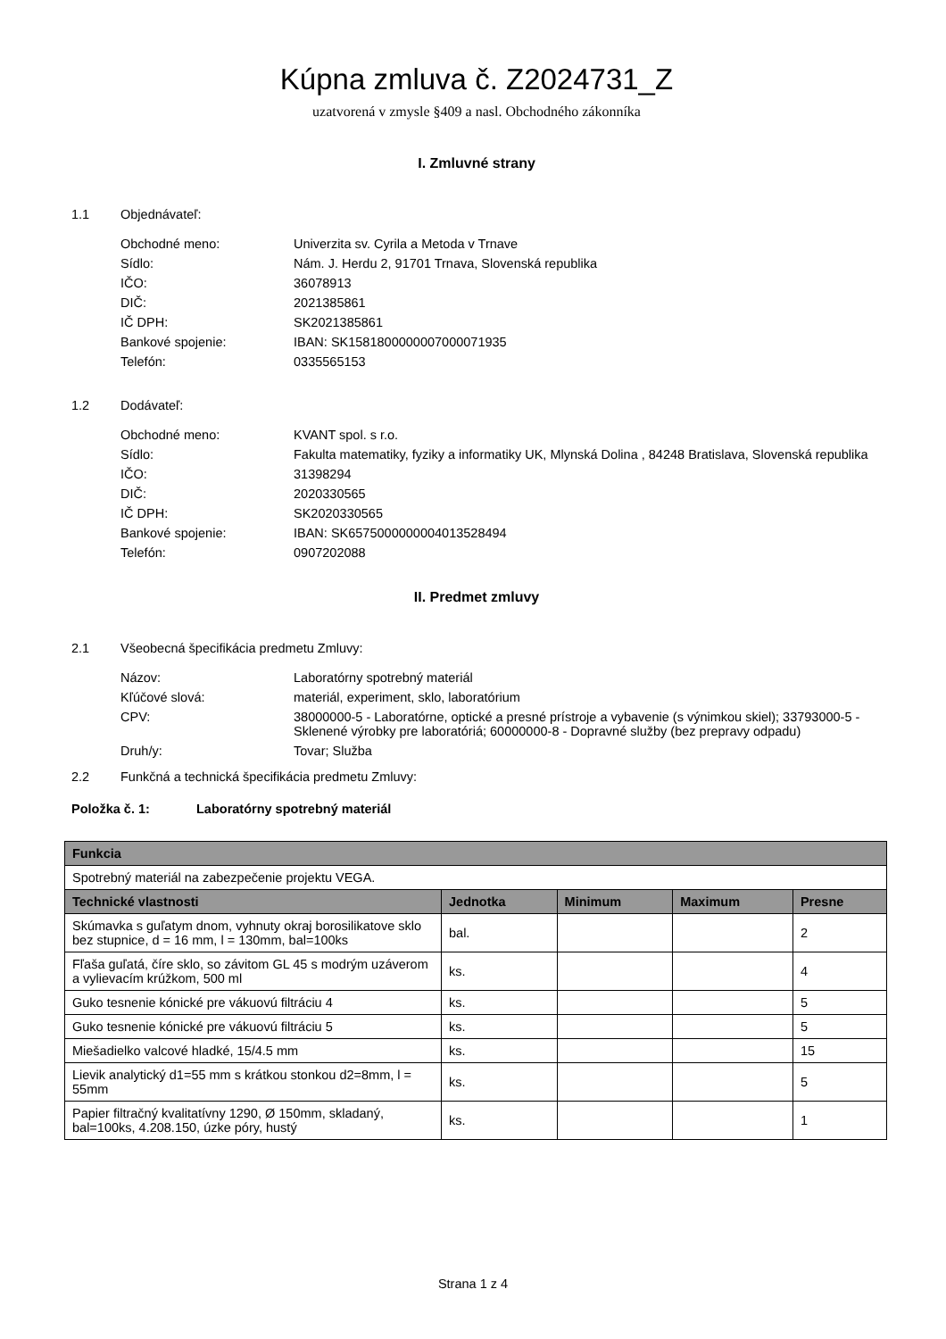Kúpna zmluva č. Z2024731_Z
uzatvorená v zmysle §409 a nasl. Obchodného zákonníka
I. Zmluvné strany
1.1 Objednávateľ:
| Obchodné meno: | Univerzita sv. Cyrila a Metoda v Trnave |
| Sídlo: | Nám. J. Herdu 2, 91701 Trnava, Slovenská republika |
| IČO: | 36078913 |
| DIČ: | 2021385861 |
| IČ DPH: | SK2021385861 |
| Bankové spojenie: | IBAN: SK1581800000007000071935 |
| Telefón: | 0335565153 |
1.2 Dodávateľ:
| Obchodné meno: | KVANT spol. s r.o. |
| Sídlo: | Fakulta matematiky, fyziky a informatiky UK, Mlynská Dolina , 84248 Bratislava, Slovenská republika |
| IČO: | 31398294 |
| DIČ: | 2020330565 |
| IČ DPH: | SK2020330565 |
| Bankové spojenie: | IBAN: SK6575000000004013528494 |
| Telefón: | 0907202088 |
II. Predmet zmluvy
2.1 Všeobecná špecifikácia predmetu Zmluvy:
| Názov: | Laboratórny spotrebný materiál |
| Kľúčové slová: | materiál, experiment, sklo, laboratórium |
| CPV: | 38000000-5 - Laboratórne, optické a presné prístroje a vybavenie (s výnimkou skiel); 33793000-5 - Sklenené výrobky pre laboratóriá; 60000000-8 - Dopravné služby (bez prepravy odpadu) |
| Druh/y: | Tovar; Služba |
2.2 Funkčná a technická špecifikácia predmetu Zmluvy:
Položka č. 1: Laboratórny spotrebný materiál
| Funkcia | | | | |
| --- | --- | --- | --- | --- |
| Spotrebný materiál na zabezpečenie projektu VEGA. | | | | |
| Technické vlastnosti | Jednotka | Minimum | Maximum | Presne |
| Skúmavka s guľatym dnom, vyhnuty okraj borosilikatove sklo bez stupnice, d = 16 mm, l = 130mm, bal=100ks | bal. | | | 2 |
| Fľaša guľatá, číre sklo, so závitom GL 45 s modrým uzáverom a vylievacím krúžkom, 500 ml | ks. | | | 4 |
| Guko tesnenie kónické pre vákuovú filtráciu 4 | ks. | | | 5 |
| Guko tesnenie kónické pre vákuovú filtráciu 5 | ks. | | | 5 |
| Miešadielko valcové hladké, 15/4.5 mm | ks. | | | 15 |
| Lievik analytický d1=55 mm s krátkou stonkou d2=8mm, l = 55mm | ks. | | | 5 |
| Papier filtračný kvalitatívny 1290, Ø 150mm, skladaný, bal=100ks, 4.208.150, úzke póry, hustý | ks. | | | 1 |
Strana 1 z 4